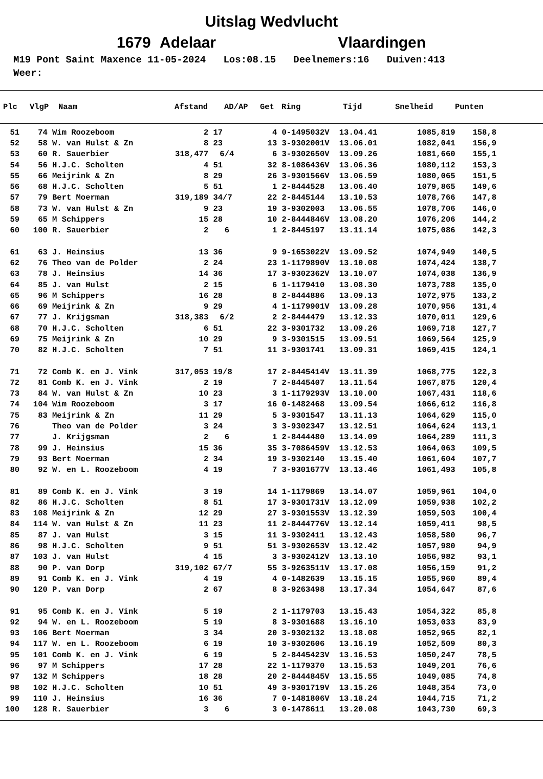Uitslag Wedvlucht
1679 Adelaar Vlaardingen
M19 Pont Saint Maxence 11-05-2024 Los:08.15 Deelnemers:16 Duiven:413 Weer:
| Plc | VlgP | Naam | Afstand | AD/AP | Get | Ring | Tijd | Snelheid | Punten |
| --- | --- | --- | --- | --- | --- | --- | --- | --- | --- |
| 51 | 74 | Wim Roozeboom | 2 | 17 | 4 | 0-1495032V | 13.04.41 | 1085,819 | 158,8 |
| 52 | 58 | W. van Hulst & Zn | 8 | 23 | 13 | 3-9302001V | 13.06.01 | 1082,041 | 156,9 |
| 53 | 60 | R. Sauerbier | 318,477 | 6/4 | 6 | 3-9302650V | 13.09.26 | 1081,660 | 155,1 |
| 54 | 56 | H.J.C. Scholten | 4 | 51 | 32 | 8-1086436V | 13.06.36 | 1080,112 | 153,3 |
| 55 | 66 | Meijrink & Zn | 8 | 29 | 26 | 3-9301566V | 13.06.59 | 1080,065 | 151,5 |
| 56 | 68 | H.J.C. Scholten | 5 | 51 | 1 | 2-8444528 | 13.06.40 | 1079,865 | 149,6 |
| 57 | 79 | Bert Moerman | 319,189 | 34/7 | 22 | 2-8445144 | 13.10.53 | 1078,766 | 147,8 |
| 58 | 73 | W. van Hulst & Zn | 9 | 23 | 19 | 3-9302003 | 13.06.55 | 1078,706 | 146,0 |
| 59 | 65 | M Schippers | 15 | 28 | 10 | 2-8444846V | 13.08.20 | 1076,206 | 144,2 |
| 60 | 100 | R. Sauerbier | 2 | 6 | 1 | 2-8445197 | 13.11.14 | 1075,086 | 142,3 |
| 61 | 63 | J. Heinsius | 13 | 36 | 9 | 9-1653022V | 13.09.52 | 1074,949 | 140,5 |
| 62 | 76 | Theo van de Polder | 2 | 24 | 23 | 1-1179890V | 13.10.08 | 1074,424 | 138,7 |
| 63 | 78 | J. Heinsius | 14 | 36 | 17 | 3-9302362V | 13.10.07 | 1074,038 | 136,9 |
| 64 | 85 | J. van Hulst | 2 | 15 | 6 | 1-1179410 | 13.08.30 | 1073,788 | 135,0 |
| 65 | 96 | M Schippers | 16 | 28 | 8 | 2-8444886 | 13.09.13 | 1072,975 | 133,2 |
| 66 | 69 | Meijrink & Zn | 9 | 29 | 4 | 1-1179901V | 13.09.28 | 1070,956 | 131,4 |
| 67 | 77 | J. Krijgsman | 318,383 | 6/2 | 2 | 2-8444479 | 13.12.33 | 1070,011 | 129,6 |
| 68 | 70 | H.J.C. Scholten | 6 | 51 | 22 | 3-9301732 | 13.09.26 | 1069,718 | 127,7 |
| 69 | 75 | Meijrink & Zn | 10 | 29 | 9 | 3-9301515 | 13.09.51 | 1069,564 | 125,9 |
| 70 | 82 | H.J.C. Scholten | 7 | 51 | 11 | 3-9301741 | 13.09.31 | 1069,415 | 124,1 |
| 71 | 72 | Comb K. en J. Vink | 317,053 | 19/8 | 17 | 2-8445414V | 13.11.39 | 1068,775 | 122,3 |
| 72 | 81 | Comb K. en J. Vink | 2 | 19 | 7 | 2-8445407 | 13.11.54 | 1067,875 | 120,4 |
| 73 | 84 | W. van Hulst & Zn | 10 | 23 | 3 | 1-1179293V | 13.10.00 | 1067,431 | 118,6 |
| 74 | 104 | Wim Roozeboom | 3 | 17 | 16 | 0-1482468 | 13.09.54 | 1066,612 | 116,8 |
| 75 | 83 | Meijrink & Zn | 11 | 29 | 5 | 3-9301547 | 13.11.13 | 1064,629 | 115,0 |
| 76 | | Theo van de Polder | 3 | 24 | 3 | 3-9302347 | 13.12.51 | 1064,624 | 113,1 |
| 77 | | J. Krijgsman | 2 | 6 | 1 | 2-8444480 | 13.14.09 | 1064,289 | 111,3 |
| 78 | 99 | J. Heinsius | 15 | 36 | 35 | 3-7086459V | 13.12.53 | 1064,063 | 109,5 |
| 79 | 93 | Bert Moerman | 2 | 34 | 19 | 3-9302140 | 13.15.40 | 1061,604 | 107,7 |
| 80 | 92 | W. en L. Roozeboom | 4 | 19 | 7 | 3-9301677V | 13.13.46 | 1061,493 | 105,8 |
| 81 | 89 | Comb K. en J. Vink | 3 | 19 | 14 | 1-1179869 | 13.14.07 | 1059,961 | 104,0 |
| 82 | 86 | H.J.C. Scholten | 8 | 51 | 17 | 3-9301731V | 13.12.09 | 1059,938 | 102,2 |
| 83 | 108 | Meijrink & Zn | 12 | 29 | 27 | 3-9301553V | 13.12.39 | 1059,503 | 100,4 |
| 84 | 114 | W. van Hulst & Zn | 11 | 23 | 11 | 2-8444776V | 13.12.14 | 1059,411 | 98,5 |
| 85 | 87 | J. van Hulst | 3 | 15 | 11 | 3-9302411 | 13.12.43 | 1058,580 | 96,7 |
| 86 | 98 | H.J.C. Scholten | 9 | 51 | 51 | 3-9302653V | 13.12.42 | 1057,980 | 94,9 |
| 87 | 103 | J. van Hulst | 4 | 15 | 3 | 3-9302412V | 13.13.10 | 1056,982 | 93,1 |
| 88 | 90 | P. van Dorp | 319,102 | 67/7 | 55 | 3-9263511V | 13.17.08 | 1056,159 | 91,2 |
| 89 | 91 | Comb K. en J. Vink | 4 | 19 | 4 | 0-1482639 | 13.15.15 | 1055,960 | 89,4 |
| 90 | 120 | P. van Dorp | 2 | 67 | 8 | 3-9263498 | 13.17.34 | 1054,647 | 87,6 |
| 91 | 95 | Comb K. en J. Vink | 5 | 19 | 2 | 1-1179703 | 13.15.43 | 1054,322 | 85,8 |
| 92 | 94 | W. en L. Roozeboom | 5 | 19 | 8 | 3-9301688 | 13.16.10 | 1053,033 | 83,9 |
| 93 | 106 | Bert Moerman | 3 | 34 | 20 | 3-9302132 | 13.18.08 | 1052,965 | 82,1 |
| 94 | 117 | W. en L. Roozeboom | 6 | 19 | 10 | 3-9302606 | 13.16.19 | 1052,509 | 80,3 |
| 95 | 101 | Comb K. en J. Vink | 6 | 19 | 5 | 2-8445423V | 13.16.53 | 1050,247 | 78,5 |
| 96 | 97 | M Schippers | 17 | 28 | 22 | 1-1179370 | 13.15.53 | 1049,201 | 76,6 |
| 97 | 132 | M Schippers | 18 | 28 | 20 | 2-8444845V | 13.15.55 | 1049,085 | 74,8 |
| 98 | 102 | H.J.C. Scholten | 10 | 51 | 49 | 3-9301719V | 13.15.26 | 1048,354 | 73,0 |
| 99 | 110 | J. Heinsius | 16 | 36 | 7 | 0-1481806V | 13.18.24 | 1044,715 | 71,2 |
| 100 | 128 | R. Sauerbier | 3 | 6 | 3 | 0-1478611 | 13.20.08 | 1043,730 | 69,3 |